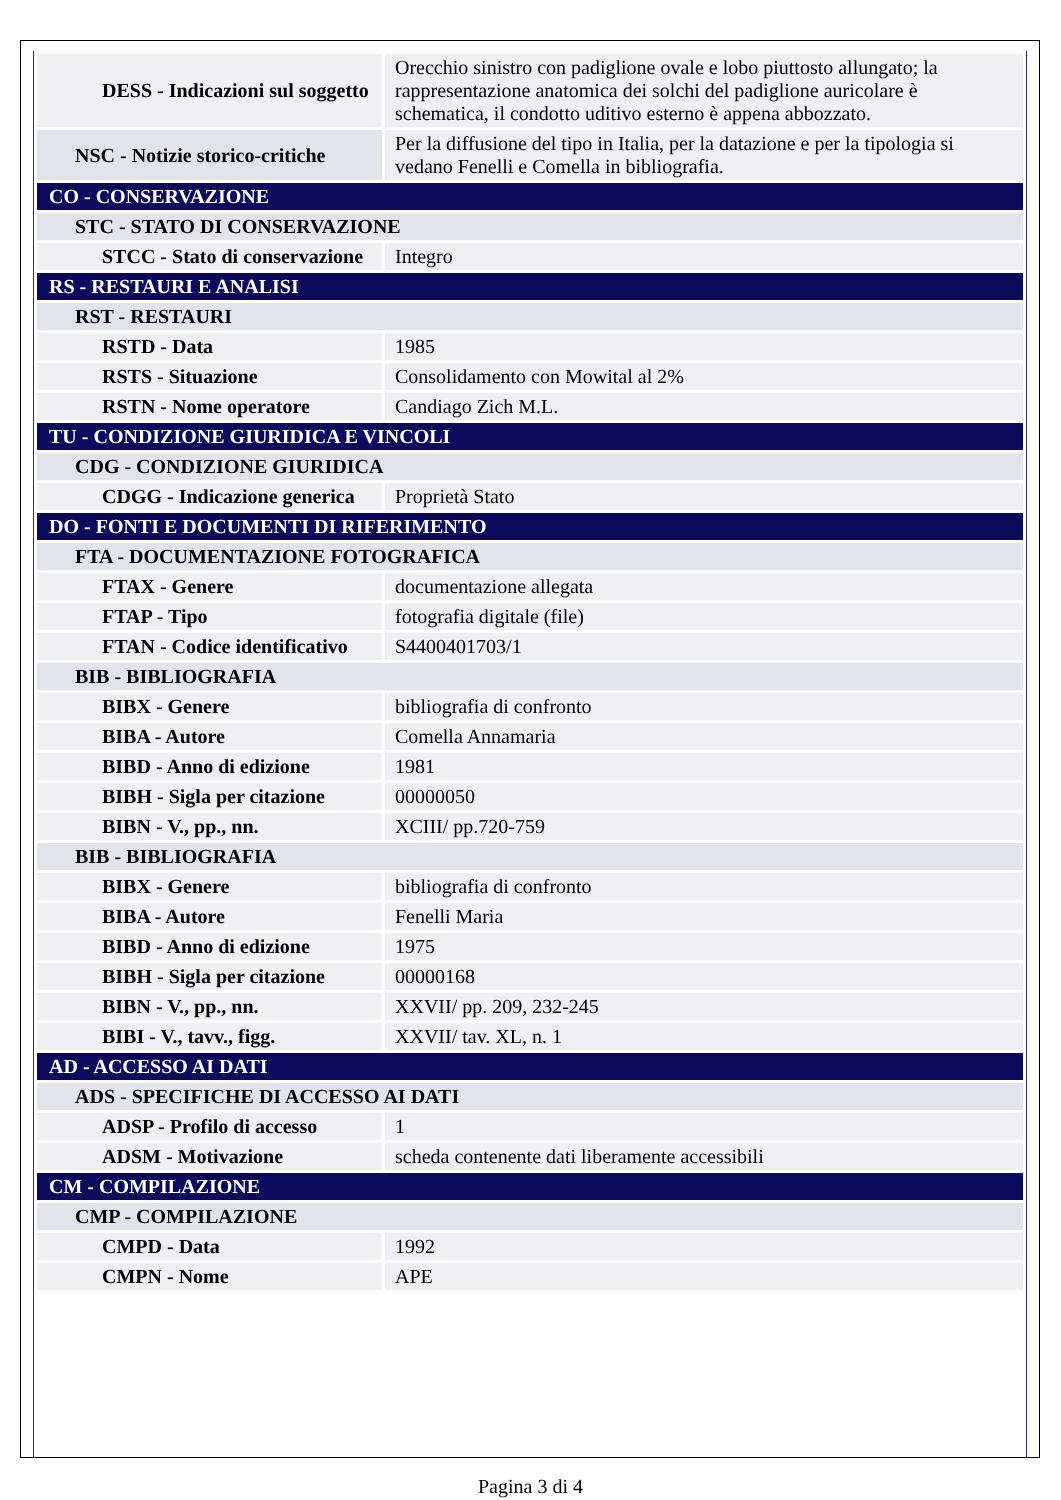| DESS - Indicazioni sul soggetto | Orecchio sinistro con padiglione ovale e lobo piuttosto allungato; la rappresentazione anatomica dei solchi del padiglione auricolare è schematica, il condotto uditivo esterno è appena abbozzato. |
| NSC - Notizie storico-critiche | Per la diffusione del tipo in Italia, per la datazione e per la tipologia si vedano Fenelli e Comella in bibliografia. |
| CO - CONSERVAZIONE | |
| STC - STATO DI CONSERVAZIONE | |
| STCC - Stato di conservazione | Integro |
| RS - RESTAURI E ANALISI | |
| RST - RESTAURI | |
| RSTD - Data | 1985 |
| RSTS - Situazione | Consolidamento con Mowital al 2% |
| RSTN - Nome operatore | Candiago Zich M.L. |
| TU - CONDIZIONE GIURIDICA E VINCOLI | |
| CDG - CONDIZIONE GIURIDICA | |
| CDGG - Indicazione generica | Proprietà Stato |
| DO - FONTI E DOCUMENTI DI RIFERIMENTO | |
| FTA - DOCUMENTAZIONE FOTOGRAFICA | |
| FTAX - Genere | documentazione allegata |
| FTAP - Tipo | fotografia digitale (file) |
| FTAN - Codice identificativo | S4400401703/1 |
| BIB - BIBLIOGRAFIA | |
| BIBX - Genere | bibliografia di confronto |
| BIBA - Autore | Comella Annamaria |
| BIBD - Anno di edizione | 1981 |
| BIBH - Sigla per citazione | 00000050 |
| BIBN - V., pp., nn. | XCIII/ pp.720-759 |
| BIB - BIBLIOGRAFIA | |
| BIBX - Genere | bibliografia di confronto |
| BIBA - Autore | Fenelli Maria |
| BIBD - Anno di edizione | 1975 |
| BIBH - Sigla per citazione | 00000168 |
| BIBN - V., pp., nn. | XXVII/ pp. 209, 232-245 |
| BIBI - V., tavv., figg. | XXVII/ tav. XL, n. 1 |
| AD - ACCESSO AI DATI | |
| ADS - SPECIFICHE DI ACCESSO AI DATI | |
| ADSP - Profilo di accesso | 1 |
| ADSM - Motivazione | scheda contenente dati liberamente accessibili |
| CM - COMPILAZIONE | |
| CMP - COMPILAZIONE | |
| CMPD - Data | 1992 |
| CMPN - Nome | APE |
Pagina 3 di 4